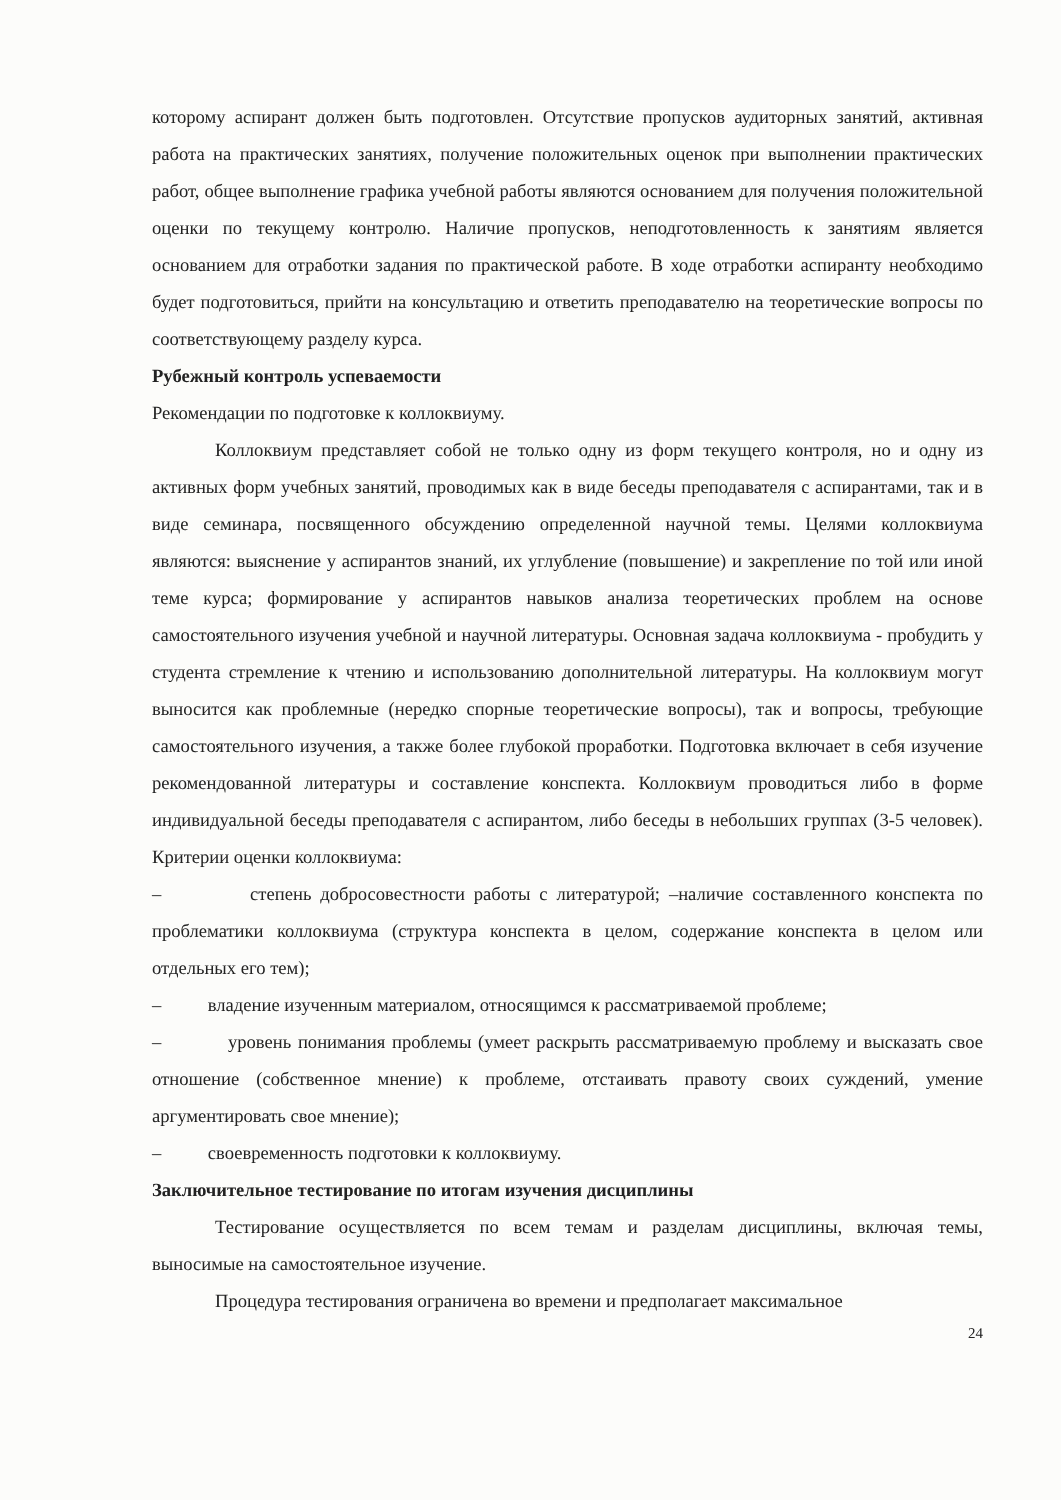которому аспирант должен быть подготовлен. Отсутствие пропусков аудиторных занятий, активная работа на практических занятиях, получение положительных оценок при выполнении практических работ, общее выполнение графика учебной работы являются основанием для получения положительной оценки по текущему контролю. Наличие пропусков, неподготовленность к занятиям является основанием для отработки задания по практической работе. В ходе отработки аспиранту необходимо будет подготовиться, прийти на консультацию и ответить преподавателю на теоретические вопросы по соответствующему разделу курса.
Рубежный контроль успеваемости
Рекомендации по подготовке к коллоквиуму.
Коллоквиум представляет собой не только одну из форм текущего контроля, но и одну из активных форм учебных занятий, проводимых как в виде беседы преподавателя с аспирантами, так и в виде семинара, посвященного обсуждению определенной научной темы. Целями коллоквиума являются: выяснение у аспирантов знаний, их углубление (повышение) и закрепление по той или иной теме курса; формирование у аспирантов навыков анализа теоретических проблем на основе самостоятельного изучения учебной и научной литературы. Основная задача коллоквиума - пробудить у студента стремление к чтению и использованию дополнительной литературы. На коллоквиум могут выносится как проблемные (нередко спорные теоретические вопросы), так и вопросы, требующие самостоятельного изучения, а также более глубокой проработки. Подготовка включает в себя изучение рекомендованной литературы и составление конспекта. Коллоквиум проводиться либо в форме индивидуальной беседы преподавателя с аспирантом, либо беседы в небольших группах (3-5 человек). Критерии оценки коллоквиума:
– степень добросовестности работы с литературой; –наличие составленного конспекта по проблематики коллоквиума (структура конспекта в целом, содержание конспекта в целом или отдельных его тем);
– владение изученным материалом, относящимся к рассматриваемой проблеме;
– уровень понимания проблемы (умеет раскрыть рассматриваемую проблему и высказать свое отношение (собственное мнение) к проблеме, отстаивать правоту своих суждений, умение аргументировать свое мнение);
– своевременность подготовки к коллоквиуму.
Заключительное тестирование по итогам изучения дисциплины
Тестирование осуществляется по всем темам и разделам дисциплины, включая темы, выносимые на самостоятельное изучение.
Процедура тестирования ограничена во времени и предполагает максимальное
24